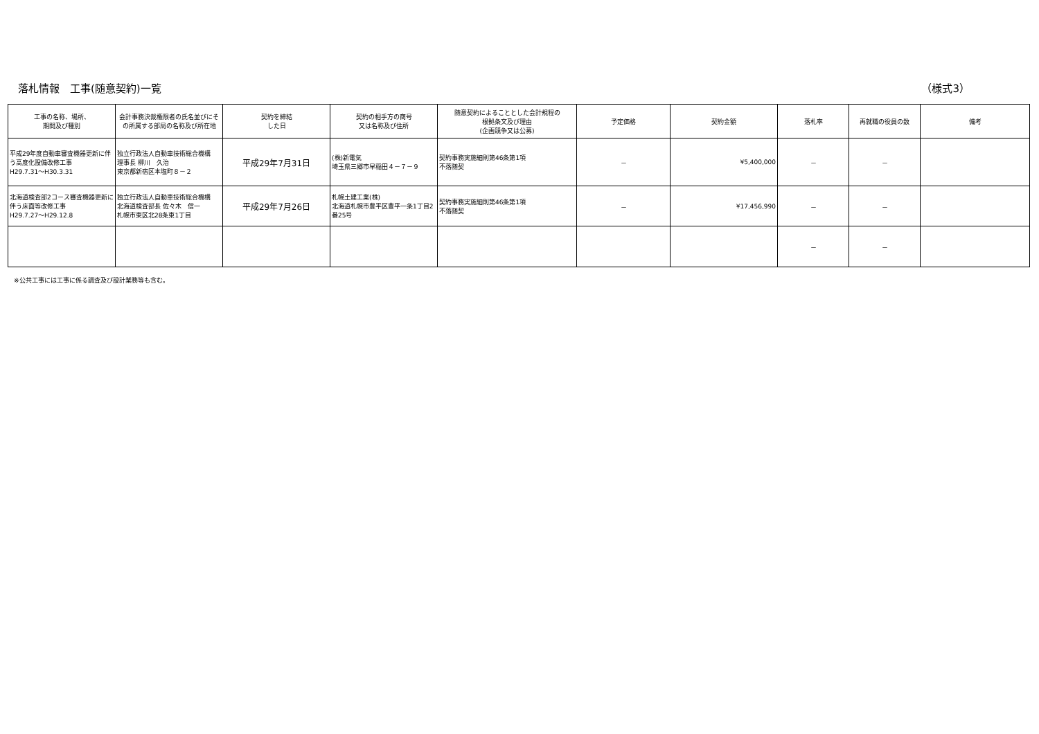落札情報　工事(随意契約)一覧 （様式3）
| 工事の名称、場所、 期間及び種別 | 会計事務決裁権限者の氏名並びにその所属する部局の名称及び所在地 | 契約を締結 した日 | 契約の相手方の商号 又は名称及び住所 | 随意契約によることとした会計規程の 根拠条文及び理由 (企画競争又は公募) | 予定価格 | 契約金額 | 落札率 | 再就職の役員の数 | 備考 |
| --- | --- | --- | --- | --- | --- | --- | --- | --- | --- |
| 平成29年度自動車審査機器更新に伴う高度化設備改修工事 H29.7.31～H30.3.31 | 独立行政法人自動車技術総合機構 理事長 柳川 久治 東京都新宿区本塩町８－２ | 平成29年7月31日 | (株)新電気 埼玉県三郷市早稲田４－７－９ | 契約事務実施細則第46条第1項 不落随契 | － | ¥5,400,000 | － | － | |
| 北海道検査部2コース審査機器更新に伴う床面等改修工事 H29.7.27～H29.12.8 | 独立行政法人自動車技術総合機構 北海道検査部長 佐々木 信一 札幌市東区北28条東1丁目 | 平成29年7月26日 | 札幌土建工業(株) 北海道札幌市豊平区豊平一条1丁目2番25号 | 契約事務実施細則第46条第1項 不落随契 | － | ¥17,456,990 | － | － | |
| | | | | | | | － | － | |
※公共工事には工事に係る調査及び設計業務等も含む。